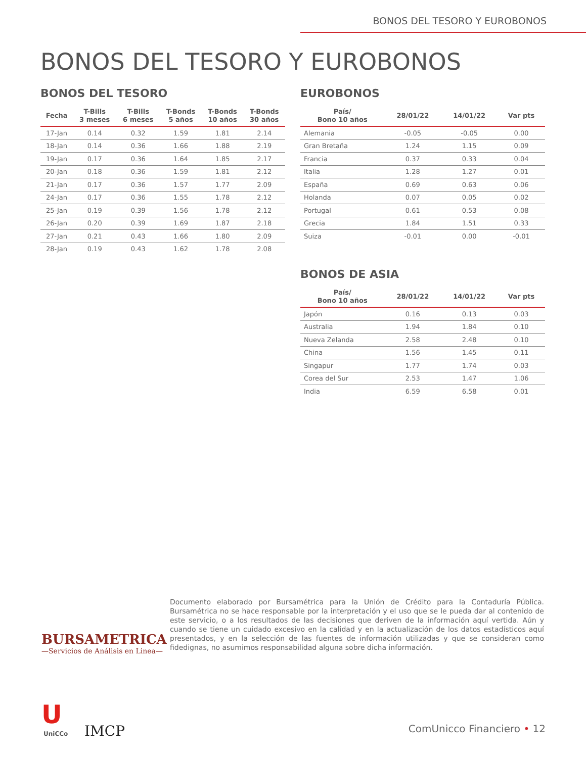BONOS DEL TESORO Y EUROBONOS
BONOS DEL TESORO Y EUROBONOS
BONOS DEL TESORO
| Fecha | T-Bills 3 meses | T-Bills 6 meses | T-Bonds 5 años | T-Bonds 10 años | T-Bonds 30 años |
| --- | --- | --- | --- | --- | --- |
| 17-Jan | 0.14 | 0.32 | 1.59 | 1.81 | 2.14 |
| 18-Jan | 0.14 | 0.36 | 1.66 | 1.88 | 2.19 |
| 19-Jan | 0.17 | 0.36 | 1.64 | 1.85 | 2.17 |
| 20-Jan | 0.18 | 0.36 | 1.59 | 1.81 | 2.12 |
| 21-Jan | 0.17 | 0.36 | 1.57 | 1.77 | 2.09 |
| 24-Jan | 0.17 | 0.36 | 1.55 | 1.78 | 2.12 |
| 25-Jan | 0.19 | 0.39 | 1.56 | 1.78 | 2.12 |
| 26-Jan | 0.20 | 0.39 | 1.69 | 1.87 | 2.18 |
| 27-Jan | 0.21 | 0.43 | 1.66 | 1.80 | 2.09 |
| 28-Jan | 0.19 | 0.43 | 1.62 | 1.78 | 2.08 |
EUROBONOS
| País/ Bono 10 años | 28/01/22 | 14/01/22 | Var pts |
| --- | --- | --- | --- |
| Alemania | -0.05 | -0.05 | 0.00 |
| Gran Bretaña | 1.24 | 1.15 | 0.09 |
| Francia | 0.37 | 0.33 | 0.04 |
| Italia | 1.28 | 1.27 | 0.01 |
| España | 0.69 | 0.63 | 0.06 |
| Holanda | 0.07 | 0.05 | 0.02 |
| Portugal | 0.61 | 0.53 | 0.08 |
| Grecia | 1.84 | 1.51 | 0.33 |
| Suiza | -0.01 | 0.00 | -0.01 |
BONOS DE ASIA
| País/ Bono 10 años | 28/01/22 | 14/01/22 | Var pts |
| --- | --- | --- | --- |
| Japón | 0.16 | 0.13 | 0.03 |
| Australia | 1.94 | 1.84 | 0.10 |
| Nueva Zelanda | 2.58 | 2.48 | 0.10 |
| China | 1.56 | 1.45 | 0.11 |
| Singapur | 1.77 | 1.74 | 0.03 |
| Corea del Sur | 2.53 | 1.47 | 1.06 |
| India | 6.59 | 6.58 | 0.01 |
BURSAMETRICA
—Servicios de Análisis en Linea—
Documento elaborado por Bursamétrica para la Unión de Crédito para la Contaduría Pública. Bursamétrica no se hace responsable por la interpretación y el uso que se le pueda dar al contenido de este servicio, o a los resultados de las decisiones que deriven de la información aquí vertida. Aún y cuando se tiene un cuidado excesivo en la calidad y en la actualización de los datos estadísticos aquí presentados, y en la selección de las fuentes de información utilizadas y que se consideran como fidedignas, no asumimos responsabilidad alguna sobre dicha información.
U
UniCCo IMCP ComUnicco Financiero • 12